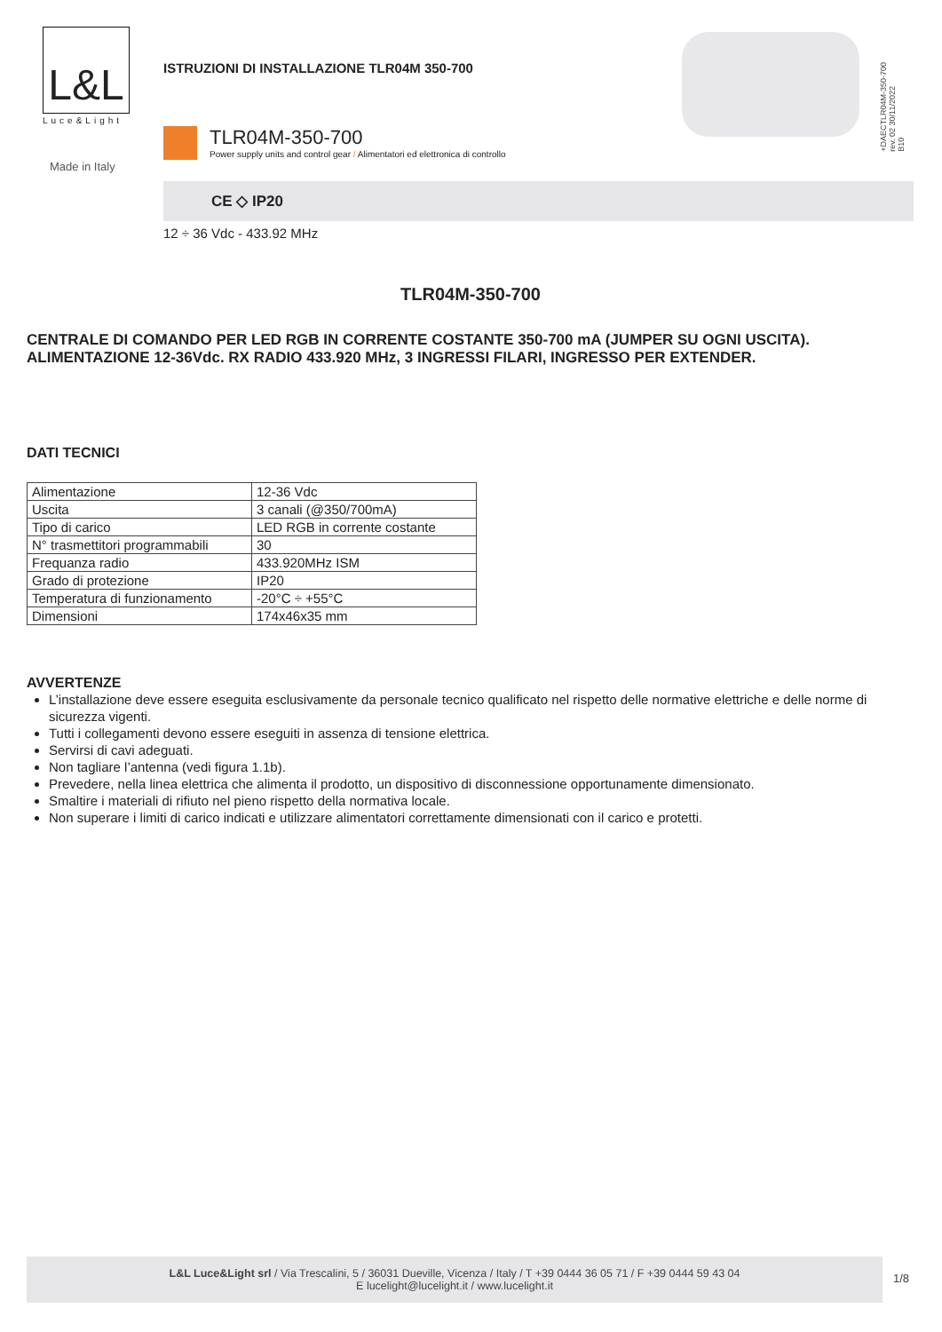L&L
Luce&Light
Made in Italy
ISTRUZIONI DI INSTALLAZIONE TLR04M 350-700
TLR04M-350-700
Power supply units and control gear / Alimentatori ed elettronica di controllo
+DAECTLR04M-350-700
rev. 02 30/11/2022
B10
CE ◇ IP20
12 ÷ 36 Vdc - 433.92 MHz
TLR04M-350-700
CENTRALE DI COMANDO PER LED RGB IN CORRENTE COSTANTE 350-700 mA (JUMPER SU OGNI USCITA). ALIMENTAZIONE 12-36Vdc. RX RADIO 433.920 MHz, 3 INGRESSI FILARI, INGRESSO PER EXTENDER.
DATI TECNICI
| Alimentazione | 12-36 Vdc |
| Uscita | 3 canali (@350/700mA) |
| Tipo di carico | LED RGB in corrente costante |
| N° trasmettitori programmabili | 30 |
| Frequanza radio | 433.920MHz ISM |
| Grado di protezione | IP20 |
| Temperatura di funzionamento | -20°C ÷ +55°C |
| Dimensioni | 174x46x35 mm |
AVVERTENZE
L’installazione deve essere eseguita esclusivamente da personale tecnico qualificato nel rispetto delle normative elettriche e delle norme di sicurezza vigenti.
Tutti i collegamenti devono essere eseguiti in assenza di tensione elettrica.
Servirsi di cavi adeguati.
Non tagliare l’antenna (vedi figura 1.1b).
Prevedere, nella linea elettrica che alimenta il prodotto, un dispositivo di disconnessione opportunamente dimensionato.
Smaltire i materiali di rifiuto nel pieno rispetto della normativa locale.
Non superare i limiti di carico indicati e utilizzare alimentatori correttamente dimensionati con il carico e protetti.
L&L Luce&Light srl / Via Trescalini, 5 / 36031 Dueville, Vicenza / Italy / T +39 0444 36 05 71 / F +39 0444 59 43 04
E lucelight@lucelight.it / www.lucelight.it
1/8